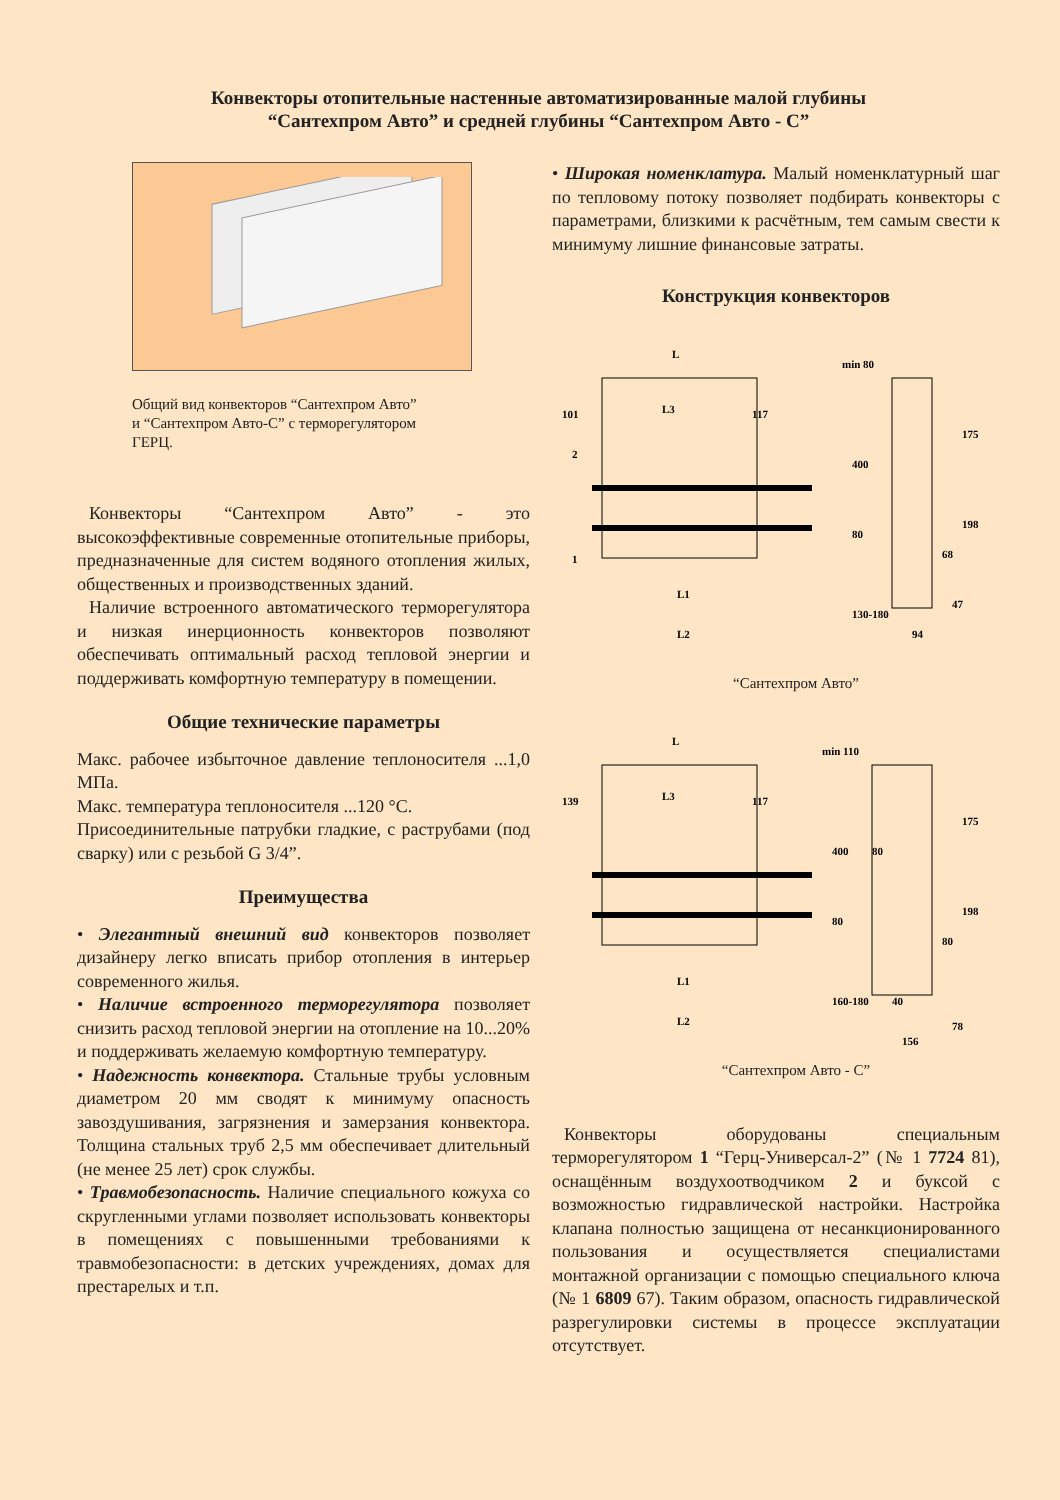Конвекторы отопительные настенные автоматизированные малой глубины
“Сантехпром Авто” и средней глубины “Сантехпром Авто - С”
Общий вид конвекторов “Сантехпром Авто”
и “Сантехпром Авто-С” с терморегулятором
ГЕРЦ.
Конвекторы “Сантехпром Авто” - это высокоэффективные современные отопительные приборы, предназначенные для систем водяного отопления жилых, общественных и производственных зданий.
Наличие встроенного автоматического терморегулятора и низкая инерционность конвекторов позволяют обеспечивать оптимальный расход тепловой энергии и поддерживать комфортную температуру в помещении.
Общие технические параметры
Макс. рабочее избыточное давление теплоносителя ...1,0 МПа.
Макс. температура теплоносителя ...120 °С.
Присоединительные патрубки гладкие, с раструбами (под сварку) или с резьбой G 3/4”.
Преимущества
• Элегантный внешний вид конвекторов позволяет дизайнеру легко вписать прибор отопления в интерьер современного жилья.
• Наличие встроенного терморегулятора позволяет снизить расход тепловой энергии на отопление на 10...20% и поддерживать желаемую комфортную температуру.
• Надежность конвектора. Стальные трубы условным диаметром 20 мм сводят к минимуму опасность завоздушивания, загрязнения и замерзания конвектора. Толщина стальных труб 2,5 мм обеспечивает длительный (не менее 25 лет) срок службы.
• Травмобезопасность. Наличие специального кожуха со скругленными углами позволяет использовать конвекторы в помещениях с повышенными требованиями к травмобезопасности: в детских учреждениях, домах для престарелых и т.п.
• Широкая номенклатура. Малый номенклатурный шаг по тепловому потоку позволяет подбирать конвекторы с параметрами, близкими к расчётным, тем самым свести к минимуму лишние финансовые затраты.
Конструкция конвекторов
L
101
L3
117
2
1
L1
L2
min 80
400
175
198
80
68
130-180
47
94
“Сантехпром Авто”
L
139
L3
117
L1
L2
min 110
400
80
175
198
80
80
160-180
40
78
156
“Сантехпром Авто - С”
Конвекторы оборудованы специальным терморегулятором 1 “Герц-Универсал-2” (№ 1 7724 81), оснащённым воздухоотводчиком 2 и буксой с возможностью гидравлической настройки. Настройка клапана полностью защищена от несанкционированного пользования и осуществляется специалистами монтажной организации с помощью специального ключа (№ 1 6809 67). Таким образом, опасность гидравлической разрегулировки системы в процессе эксплуатации отсутствует.